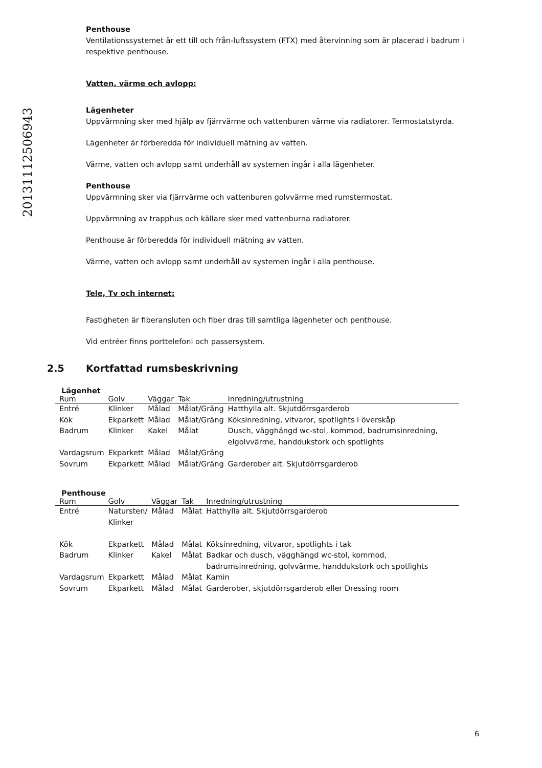20131112506943
Penthouse
Ventilationssystemet är ett till och från-luftssystem (FTX) med återvinning som är placerad i badrum i respektive penthouse.
Vatten, värme och avlopp:
Lägenheter
Uppvärmning sker med hjälp av fjärrvärme och vattenburen värme via radiatorer. Termostatstyrda.
Lägenheter är förberedda för individuell mätning av vatten.
Värme, vatten och avlopp samt underhåll av systemen ingår i alla lägenheter.
Penthouse
Uppvärmning sker via fjärrvärme och vattenburen golvvärme med rumstermostat.
Uppvärmning av trapphus och källare sker med vattenburna radiatorer.
Penthouse är förberedda för individuell mätning av vatten.
Värme, vatten och avlopp samt underhåll av systemen ingår i alla penthouse.
Tele, Tv och internet:
Fastigheten är fiberansluten och fiber dras till samtliga lägenheter och penthouse.
Vid entréer finns porttelefoni och passersystem.
2.5 Kortfattad rumsbeskrivning
Lägenhet
| Rum | Golv | Väggar | Tak | Inredning/utrustning |
| --- | --- | --- | --- | --- |
| Entré | Klinker | Målad | Målat/Gräng | Hatthylla alt. Skjutdörrsgarderob |
| Kök | Ekparkett | Målad | Målat/Gräng | Köksinredning, vitvaror, spotlights i överskåp |
| Badrum | Klinker | Kakel | Målat | Dusch, vägghängd wc-stol, kommod, badrumsinredning, elgolvvärme, handdukstork och spotlights |
| Vardagsrum | Ekparkett | Målad | Målat/Gräng | |
| Sovrum | Ekparkett | Målad | Målat/Gräng | Garderober alt. Skjutdörrsgarderob |
Penthouse
| Rum | Golv | Väggar | Tak | Inredning/utrustning |
| --- | --- | --- | --- | --- |
| Entré | Natursten/ Klinker | Målad | Målat | Hatthylla alt. Skjutdörrsgarderob |
| Kök | Ekparkett | Målad | Målat | Köksinredning, vitvaror, spotlights i tak |
| Badrum | Klinker | Kakel | Målat | Badkar och dusch, vägghängd wc-stol, kommod, badrumsinredning, golvvärme, handdukstork och spotlights |
| Vardagsrum | Ekparkett | Målad | Målat | Kamin |
| Sovrum | Ekparkett | Målad | Målat | Garderober, skjutdörrsgarderob eller Dressing room |
6